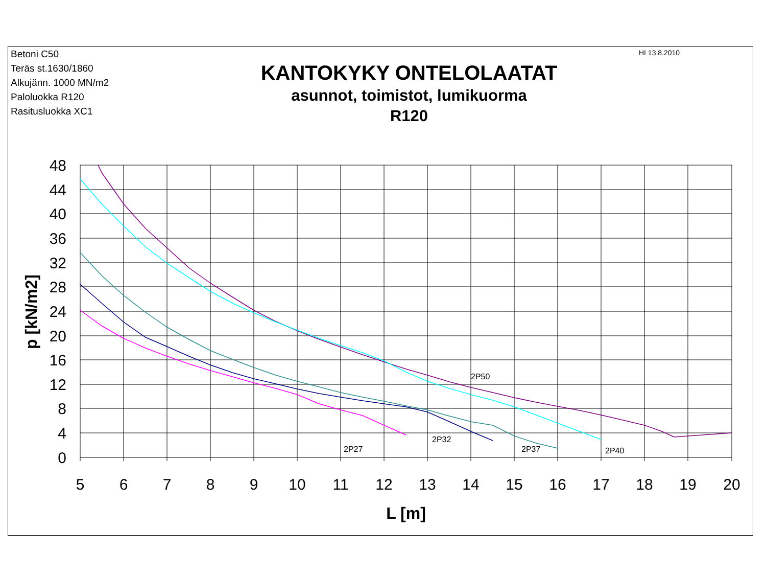Betoni C50
Teräs st.1630/1860
Alkujänn. 1000 MN/m2
Paloluokka R120
Rasitusluokka XC1
KANTOKYKY ONTELOLAATAT
asunnot, toimistot, lumikuorma
R120
HI 13.8.2010
2P50
2P32
2P27
2P37
2P40
48
44
40
36
32
28
24
20
16
12
8
4
0
5
6
7
8
9
10
11
12
13
14
15
16
17
18
19
20
L [m]
p [kN/m2]